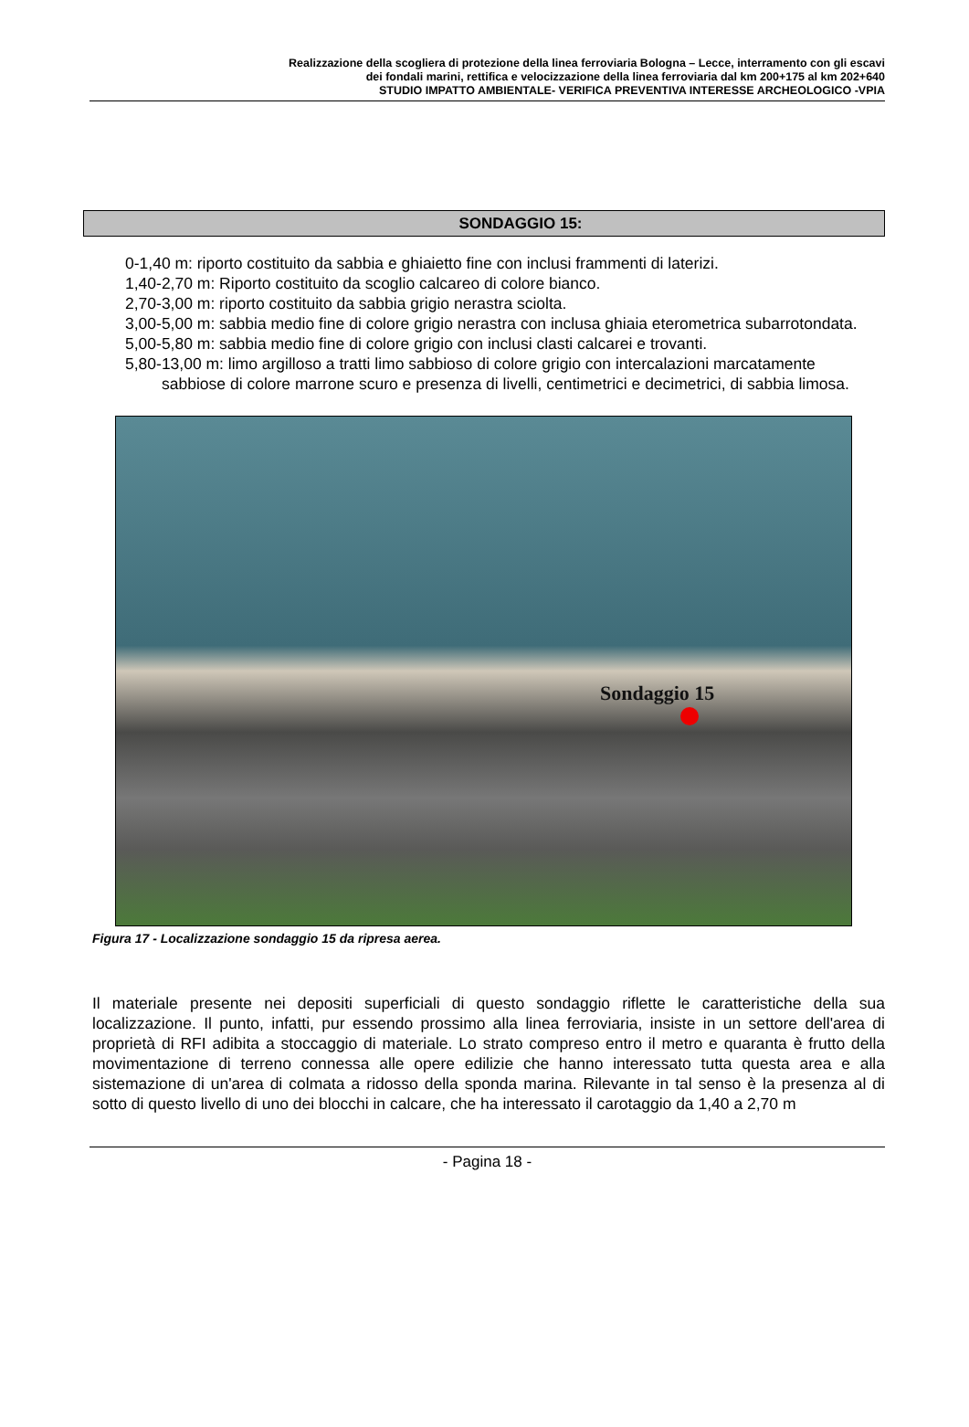Realizzazione della scogliera di protezione della linea ferroviaria Bologna – Lecce, interramento con gli escavi
dei fondali marini, rettifica e velocizzazione della linea ferroviaria dal km 200+175 al km 202+640
STUDIO IMPATTO AMBIENTALE- VERIFICA PREVENTIVA INTERESSE ARCHEOLOGICO -VPIA
SONDAGGIO 15:
0-1,40 m: riporto costituito da sabbia e ghiaietto fine con inclusi frammenti di laterizi.
1,40-2,70 m: Riporto costituito da scoglio calcareo di colore bianco.
2,70-3,00 m: riporto costituito da sabbia grigio nerastra sciolta.
3,00-5,00 m: sabbia medio fine di colore grigio nerastra con inclusa ghiaia eterometrica subarrotondata.
5,00-5,80 m: sabbia medio fine di colore grigio con inclusi clasti calcarei e trovanti.
5,80-13,00 m: limo argilloso a tratti limo sabbioso di colore grigio con intercalazioni marcatamente sabbiose di colore marrone scuro e presenza di livelli, centimetrici e decimetrici, di sabbia limosa.
Sondaggio 15
Figura 17 - Localizzazione sondaggio 15 da ripresa aerea.
Il materiale presente nei depositi superficiali di questo sondaggio riflette le caratteristiche della sua localizzazione. Il punto, infatti, pur essendo prossimo alla linea ferroviaria, insiste in un settore dell'area di proprietà di RFI adibita a stoccaggio di materiale. Lo strato compreso entro il metro e quaranta è frutto della movimentazione di terreno connessa alle opere edilizie che hanno interessato tutta questa area e alla sistemazione di un'area di colmata a ridosso della sponda marina. Rilevante in tal senso è la presenza al di sotto di questo livello di uno dei blocchi in calcare, che ha interessato il carotaggio da 1,40 a 2,70 m
- Pagina 18 -